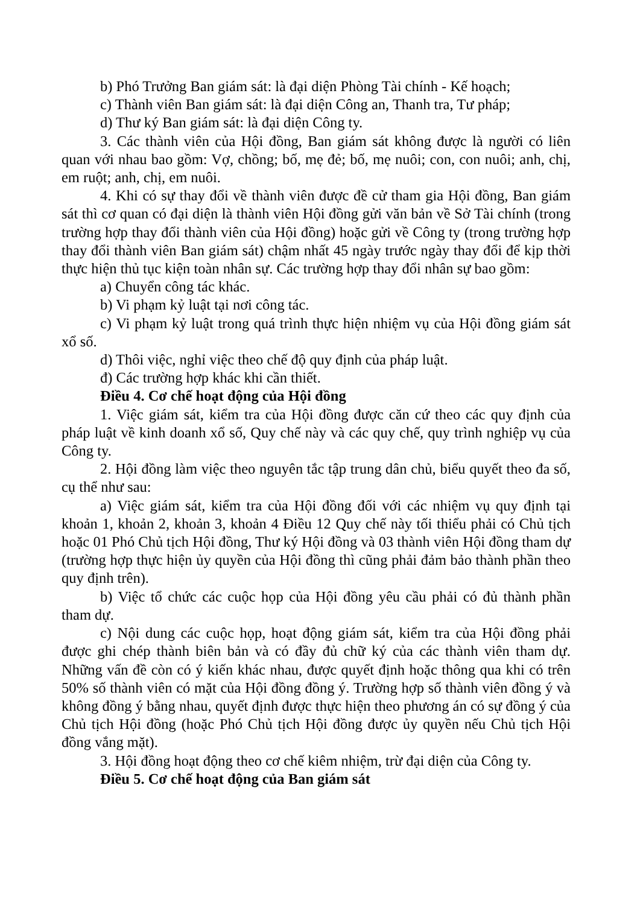b) Phó Trưởng Ban giám sát: là đại diện Phòng Tài chính - Kế hoạch;
c) Thành viên Ban giám sát: là đại diện Công an, Thanh tra, Tư pháp;
d) Thư ký Ban giám sát: là đại diện Công ty.
3. Các thành viên của Hội đồng, Ban giám sát không được là người có liên quan với nhau bao gồm: Vợ, chồng; bố, mẹ đẻ; bố, mẹ nuôi; con, con nuôi; anh, chị, em ruột; anh, chị, em nuôi.
4. Khi có sự thay đổi về thành viên được đề cử tham gia Hội đồng, Ban giám sát thì cơ quan có đại diện là thành viên Hội đồng gửi văn bản về Sở Tài chính (trong trường hợp thay đổi thành viên của Hội đồng) hoặc gửi về Công ty (trong trường hợp thay đổi thành viên Ban giám sát) chậm nhất 45 ngày trước ngày thay đổi để kịp thời thực hiện thủ tục kiện toàn nhân sự. Các trường hợp thay đổi nhân sự bao gồm:
a) Chuyển công tác khác.
b) Vi phạm kỷ luật tại nơi công tác.
c) Vi phạm kỷ luật trong quá trình thực hiện nhiệm vụ của Hội đồng giám sát xổ số.
d) Thôi việc, nghỉ việc theo chế độ quy định của pháp luật.
đ) Các trường hợp khác khi cần thiết.
Điều 4. Cơ chế hoạt động của Hội đồng
1. Việc giám sát, kiểm tra của Hội đồng được căn cứ theo các quy định của pháp luật về kinh doanh xổ số, Quy chế này và các quy chế, quy trình nghiệp vụ của Công ty.
2. Hội đồng làm việc theo nguyên tắc tập trung dân chủ, biểu quyết theo đa số, cụ thể như sau:
a) Việc giám sát, kiểm tra của Hội đồng đối với các nhiệm vụ quy định tại khoản 1, khoản 2, khoản 3, khoản 4 Điều 12 Quy chế này tối thiểu phải có Chủ tịch hoặc 01 Phó Chủ tịch Hội đồng, Thư ký Hội đồng và 03 thành viên Hội đồng tham dự (trường hợp thực hiện ủy quyền của Hội đồng thì cũng phải đảm bảo thành phần theo quy định trên).
b) Việc tổ chức các cuộc họp của Hội đồng yêu cầu phải có đủ thành phần tham dự.
c) Nội dung các cuộc họp, hoạt động giám sát, kiểm tra của Hội đồng phải được ghi chép thành biên bản và có đầy đủ chữ ký của các thành viên tham dự. Những vấn đề còn có ý kiến khác nhau, được quyết định hoặc thông qua khi có trên 50% số thành viên có mặt của Hội đồng đồng ý. Trường hợp số thành viên đồng ý và không đồng ý bằng nhau, quyết định được thực hiện theo phương án có sự đồng ý của Chủ tịch Hội đồng (hoặc Phó Chủ tịch Hội đồng được ủy quyền nếu Chủ tịch Hội đồng vắng mặt).
3. Hội đồng hoạt động theo cơ chế kiêm nhiệm, trừ đại diện của Công ty.
Điều 5. Cơ chế hoạt động của Ban giám sát